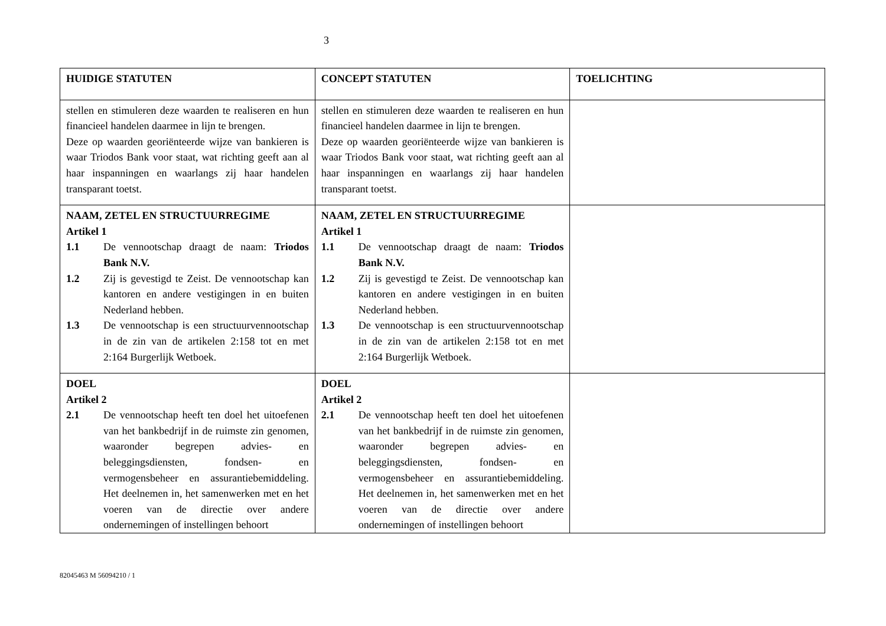3
| HUIDIGE STATUTEN | CONCEPT STATUTEN | TOELICHTING |
| --- | --- | --- |
| stellen en stimuleren deze waarden te realiseren en hun financieel handelen daarmee in lijn te brengen. Deze op waarden georiënteerde wijze van bankieren is waar Triodos Bank voor staat, wat richting geeft aan al haar inspanningen en waarlangs zij haar handelen transparant toetst. | stellen en stimuleren deze waarden te realiseren en hun financieel handelen daarmee in lijn te brengen. Deze op waarden georiënteerde wijze van bankieren is waar Triodos Bank voor staat, wat richting geeft aan al haar inspanningen en waarlangs zij haar handelen transparant toetst. | |
| NAAM, ZETEL EN STRUCTUURREGIME Artikel 1 1.1 De vennootschap draagt de naam: Triodos Bank N.V. 1.2 Zij is gevestigd te Zeist. De vennootschap kan kantoren en andere vestigingen in en buiten Nederland hebben. 1.3 De vennootschap is een structuurvennootschap in de zin van de artikelen 2:158 tot en met 2:164 Burgerlijk Wetboek. | NAAM, ZETEL EN STRUCTUURREGIME Artikel 1 1.1 De vennootschap draagt de naam: Triodos Bank N.V. 1.2 Zij is gevestigd te Zeist. De vennootschap kan kantoren en andere vestigingen in en buiten Nederland hebben. 1.3 De vennootschap is een structuurvennootschap in de zin van de artikelen 2:158 tot en met 2:164 Burgerlijk Wetboek. | |
| DOEL Artikel 2 2.1 De vennootschap heeft ten doel het uitoefenen van het bankbedrijf in de ruimste zin genomen, waaronder begrepen advies- en beleggingsdiensten, fondsen- en vermogensbeheer en assurantiebemiddeling. Het deelnemen in, het samenwerken met en het voeren van de directie over andere ondernemingen of instellingen behoort | DOEL Artikel 2 2.1 De vennootschap heeft ten doel het uitoefenen van het bankbedrijf in de ruimste zin genomen, waaronder begrepen advies- en beleggingsdiensten, fondsen- en vermogensbeheer en assurantiebemiddeling. Het deelnemen in, het samenwerken met en het voeren van de directie over andere ondernemingen of instellingen behoort | |
82045463 M 56094210 / 1